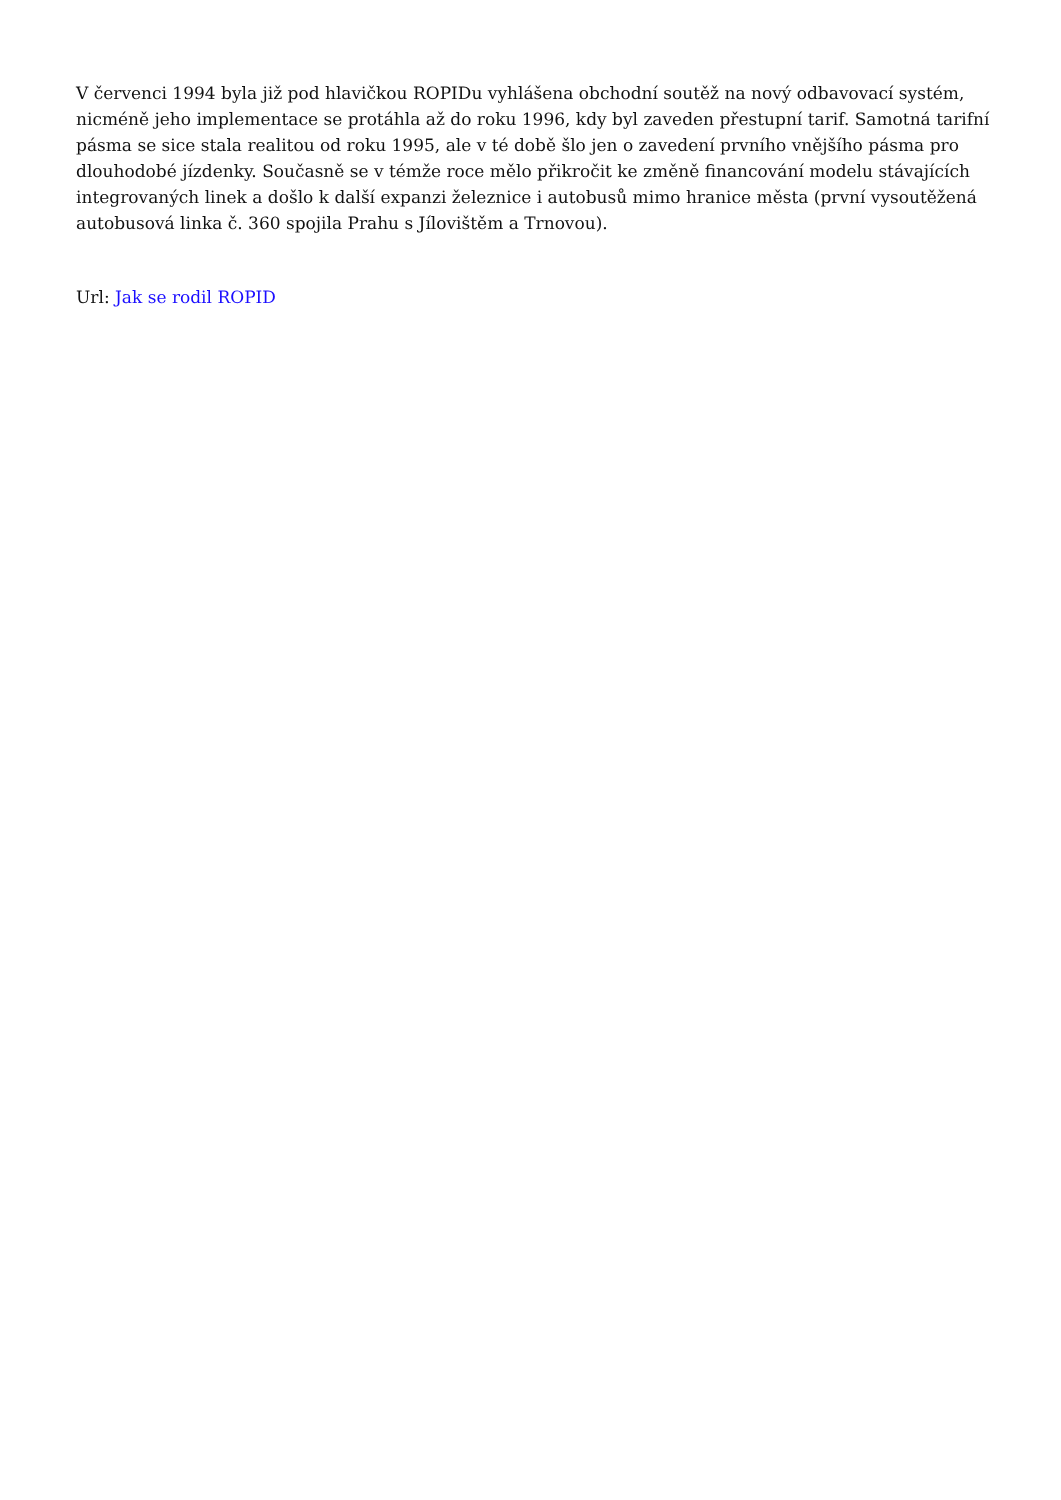V červenci 1994 byla již pod hlavičkou ROPIDu vyhlášena obchodní soutěž na nový odbavovací systém, nicméně jeho implementace se protáhla až do roku 1996, kdy byl zaveden přestupní tarif. Samotná tarifní pásma se sice stala realitou od roku 1995, ale v té době šlo jen o zavedení prvního vnějšího pásma pro dlouhodobé jízdenky. Současně se v témže roce mělo přikročit ke změně financování modelu stávajících integrovaných linek a došlo k další expanzi železnice i autobusů mimo hranice města (první vysoutěžená autobusová linka č. 360 spojila Prahu s Jílovištěm a Trnovou).
Url: Jak se rodil ROPID